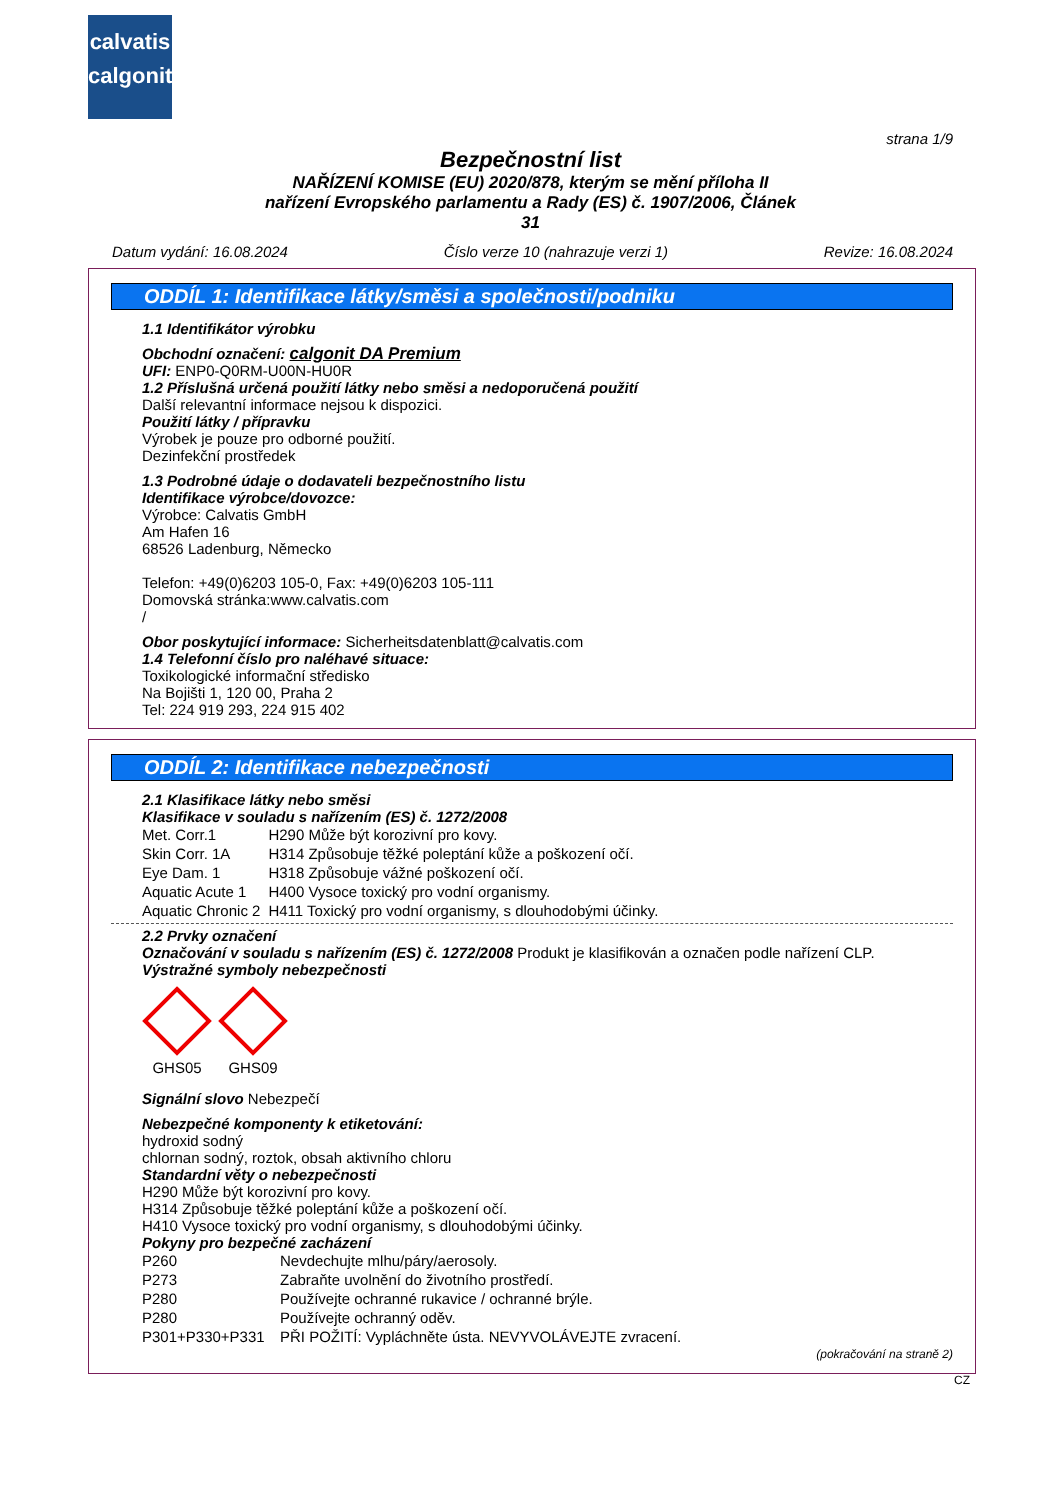calvatis
calgonit
strana 1/9
Bezpečnostní list
NAŘÍZENÍ KOMISE (EU) 2020/878, kterým se mění příloha II
nařízení Evropského parlamentu a Rady (ES) č. 1907/2006, Článek
31
Datum vydání: 16.08.2024 Číslo verze 10 (nahrazuje verzi 1) Revize: 16.08.2024
ODDÍL 1: Identifikace látky/směsi a společnosti/podniku
1.1 Identifikátor výrobku
Obchodní označení: calgonit DA Premium
UFI: ENP0-Q0RM-U00N-HU0R
1.2 Příslušná určená použití látky nebo směsi a nedoporučená použití
Další relevantní informace nejsou k dispozici.
Použití látky / přípravku
Výrobek je pouze pro odborné použití.
Dezinfekční prostředek
1.3 Podrobné údaje o dodavateli bezpečnostního listu
Identifikace výrobce/dovozce:
Výrobce: Calvatis GmbH
Am Hafen 16
68526 Ladenburg, Německo
Telefon: +49(0)6203 105-0, Fax: +49(0)6203 105-111
Domovská stránka:www.calvatis.com
/
Obor poskytující informace: Sicherheitsdatenblatt@calvatis.com
1.4 Telefonní číslo pro naléhavé situace:
Toxikologické informační středisko
Na Bojišti 1, 120 00, Praha 2
Tel: 224 919 293, 224 915 402
ODDÍL 2: Identifikace nebezpečnosti
2.1 Klasifikace látky nebo směsi
Klasifikace v souladu s nařízením (ES) č. 1272/2008
| Met. Corr.1 | H290 Může být korozivní pro kovy. |
| Skin Corr. 1A | H314 Způsobuje těžké poleptání kůže a poškození očí. |
| Eye Dam. 1 | H318 Způsobuje vážné poškození očí. |
| Aquatic Acute 1 | H400 Vysoce toxický pro vodní organismy. |
| Aquatic Chronic 2 | H411 Toxický pro vodní organismy, s dlouhodobými účinky. |
2.2 Prvky označení
Označování v souladu s nařízením (ES) č. 1272/2008 Produkt je klasifikován a označen podle nařízení CLP.
Výstražné symboly nebezpečnosti
GHS05 GHS09
Signální slovo Nebezpečí
Nebezpečné komponenty k etiketování:
hydroxid sodný
chlornan sodný, roztok, obsah aktivního chloru
Standardní věty o nebezpečnosti
H290 Může být korozivní pro kovy.
H314 Způsobuje těžké poleptání kůže a poškození očí.
H410 Vysoce toxický pro vodní organismy, s dlouhodobými účinky.
Pokyny pro bezpečné zacházení
| P260 | Nevdechujte mlhu/páry/aerosoly. |
| P273 | Zabraňte uvolnění do životního prostředí. |
| P280 | Používejte ochranné rukavice / ochranné brýle. |
| P280 | Používejte ochranný oděv. |
| P301+P330+P331 | PŘI POŽITÍ: Vypláchněte ústa. NEVYVOLÁVEJTE zvracení. |
(pokračování na straně 2)
CZ